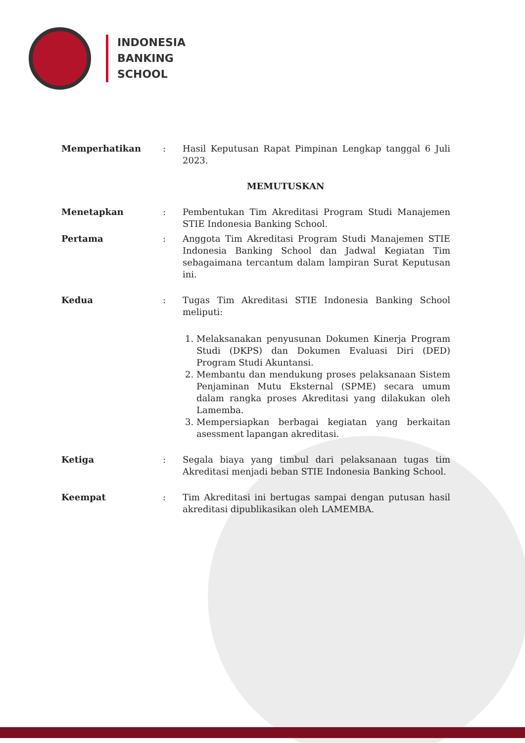INDONESIA
BANKING
SCHOOL
Memperhatikan : Hasil Keputusan Rapat Pimpinan Lengkap tanggal 6 Juli 2023.
MEMUTUSKAN
Menetapkan : Pembentukan Tim Akreditasi Program Studi Manajemen STIE Indonesia Banking School.
Pertama : Anggota Tim Akreditasi Program Studi Manajemen STIE Indonesia Banking School dan Jadwal Kegiatan Tim sebagaimana tercantum dalam lampiran Surat Keputusan ini.
Kedua : Tugas Tim Akreditasi STIE Indonesia Banking School meliputi:
1. Melaksanakan penyusunan Dokumen Kinerja Program Studi (DKPS) dan Dokumen Evaluasi Diri (DED) Program Studi Akuntansi.
2. Membantu dan mendukung proses pelaksanaan Sistem Penjaminan Mutu Eksternal (SPME) secara umum dalam rangka proses Akreditasi yang dilakukan oleh Lamemba.
3. Mempersiapkan berbagai kegiatan yang berkaitan asessment lapangan akreditasi.
Ketiga : Segala biaya yang timbul dari pelaksanaan tugas tim Akreditasi menjadi beban STIE Indonesia Banking School.
Keempat : Tim Akreditasi ini bertugas sampai dengan putusan hasil akreditasi dipublikasikan oleh LAMEMBA.